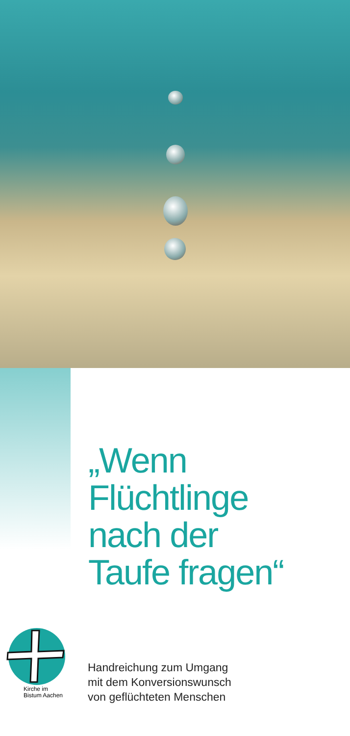„Wenn
Flüchtlinge
nach der
Taufe fragen“
Kirche im
Bistum Aachen
Handreichung zum Umgang
mit dem Konversionswunsch
von geflüchteten Menschen